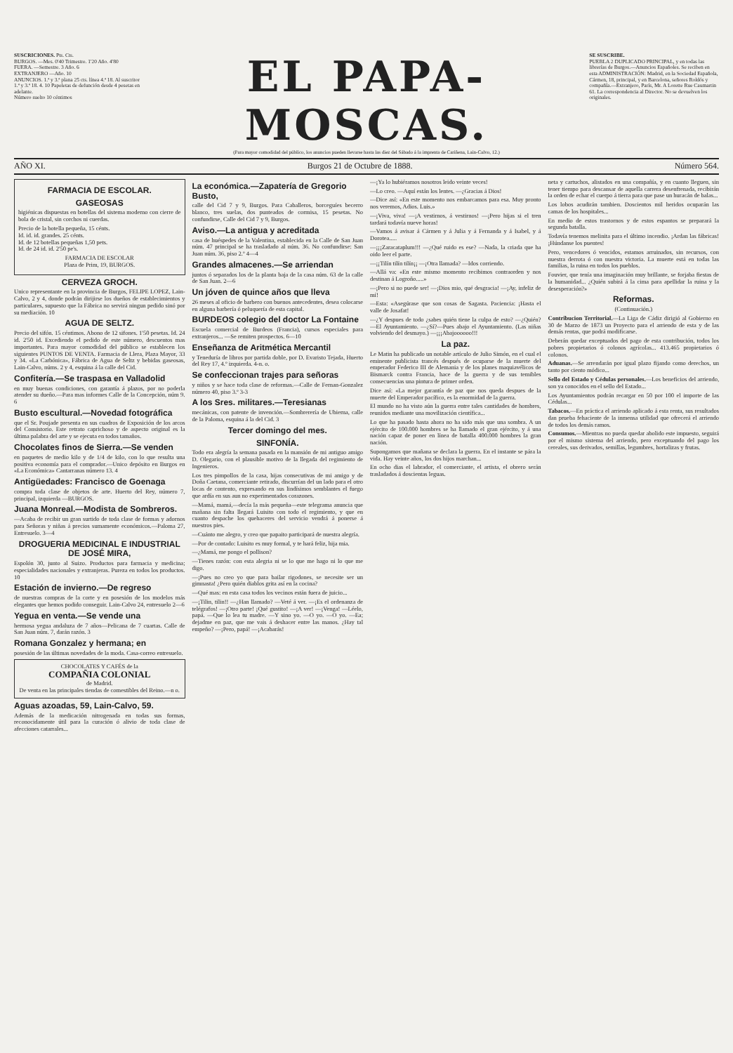SUSCRICIONES. Pts. Cts.
BURGOS. —Mes. 0'40 Trimestre. 1'20 Año. 4'80
FUERA. —Semestre. 3 Año. 6
EXTRANJERO —Año. 10
ANUNCIOS. 1.ª y 3.ª plana 25 cts. línea 4.ª 18. Al suscritor 1.ª y 3.ª 18. 4. 10 Papeletas de defunción desde 4 pesetas en adelante.
Número suelto 10 céntimos
EL PAPA-MOSCAS.
(Para mayor comodidad del público, los anuncios pueden llevarse hasta las diez del Sábado á la imprenta de Cariñena, Lain-Calvo, 12.)
SE SUSCRIBE.
PUEBLA 2 DUPLICADO PRINCIPAL, y en todas las librerías de Burgos.—Anuncios Españoles. Se reciben en esta ADMINISTRACIÓN: Madrid, en la Sociedad Española, Cármen, 18, principal, y en Barcelona, señores Roldós y compañía.—Extranjero, París, Mr. A Lorette Rue Caumartin 61. La correspondencia al Director. No se devuelven los originales.
AÑO XI. Burgos 21 de Octubre de 1888. Número 564.
FARMACIA DE ESCOLAR.
GASEOSAS
higiénicas dispuestas en botellas del sistema moderno con cierre de bola de cristal, sin corchos ni cuerdas.
Precio de la botella pequeña, 15 cénts.
Id. id. id. grandes. 25 cénts.
Id. de 12 botellas pequeñas 1,50 pets.
Id. de 24 id. id. 2'50 pe's.
FARMACIA DE ESCOLAR
Plaza de Prim, 19, BURGOS.
CERVEZA GROCH.
Unico representante en la provincia de Burgos, FELIPE LOPEZ, Lain-Calvo, 2 y 4, donde podrán dirijirse los dueños de establecimientos y particulares, supuesto que la Fábrica no servirá ningun pedido sinó por su mediación. 10
AGUA DE SELTZ.
Precio del sifón. 15 céntimos. Abono de 12 sifones. 1'50 pesetas. Id. 24 id. 2'50 id. Excediendo el pedido de este número, descuentos mas importantes. Para mayor comodidad del público se establecen los siguientes PUNTOS DE VENTA. Farmacia de Llera, Plaza Mayor, 33 y 34. «La Carbónica», Fábrica de Agua de Seltz y bebidas gaseosas, Lain-Calvo, núms. 2 y 4, esquina á la calle del Cid.
Confitería.—Se traspasa en Valladolid
en muy buenas condiciones, con garantía á plazos, por no poderla atender su dueño.—Para mas informes Calle de la Concepción, núm 9. 6
Busto escultural.—Novedad fotográfica
que el Sr. Poujade presenta en sus cuadros de Exposición de los arcos del Consistorio. Este retrato caprichoso y de aspecto original es la última palabra del arte y se ejecuta en todos tamaños.
Chocolates finos de Sierra.—Se venden
en paquetes de medio kilo y de 1/4 de kilo, con lo que resulta una positiva economía para el comprador.—Unico depósito en Burgos en «La Económica» Cantarranas número 13. 4
Antigüedades: Francisco de Goenaga
compra toda clase de objetos de arte. Huerto del Rey, número 7, principal, izquierda —BURGOS.
Juana Monreal.—Modista de Sombreros.
—Acaba de recibir un gran surtido de toda clase de formas y adornos para Señoras y niñas á precios sumamente económicos.—Paloma 27, Entresuelo. 3—4
DROGUERIA MEDICINAL E INDUSTRIAL DE JOSÉ MIRA,
Espolón 30, junto al Suizo. Productos para farmacia y medicina; especialidades nacionales y extranjeras. Pureza en todos los productos. 10
Estación de invierno.—De regreso
de nuestras compras de la corte y en posesión de los modelos más elegantes que hemos podido conseguir. Lain-Calvo 24, entresuelo 2—6
Yegua en venta.—Se vende una
hermosa yegua andaluza de 7 años—Pelicana de 7 cuartas. Calle de San Juan núm. 7, darán razón. 3
Romana Gonzalez y hermana; en
posesión de las últimas novedades de la moda. Casa-correo entresuelo.
CHOCOLATES Y CAFÉS de la
COMPAÑIA COLONIAL
de Madrid.
De venta en las principales tiendas de comestibles del Reino.—n o.
Aguas azoadas, 59, Lain-Calvo, 59.
Además de la medicación nitrogenada en todas sus formas, reconocidamente útil para la curación ó alivio de toda clase de afecciones catarrales...
La económica.—Zapatería de Gregorio Busto,
calle del Cid 7 y 9, Burgos. Para Caballeros, borceguíes becerro blanco, tres suelas, dos punteados de cormisa, 15 pesetas. No confundirse, Calle del Cid 7 y 9, Burgos.
Aviso.—La antigua y acreditada
casa de huéspedes de la Valentina, establecida en la Calle de San Juan núm. 47 principal se ha trasladado al núm. 36. No confundirse: San Juan núm. 36, piso 2.º 4—4
Grandes almacenes.—Se arriendan
juntos ó separados los de la planta baja de la casa núm. 63 de la calle de San Juan. 2—6
Un jóven de quince años que lleva
26 meses al oficio de barbero con buenos antecedentes, desea colocarse en alguna barbería ó peluquería de esta capital.
BURDEOS colegio del doctor La Fontaine
Escuela comercial de Burdeos (Francia), cursos especiales para extranjeros... —Se remiten prospectos. 6—10
Enseñanza de Aritmética Mercantil
y Teneduría de libros por partida doble, por D. Evaristo Tejada, Huerto del Rey 17, 4.º izquierda. 4-n. o.
Se confeccionan trajes para señoras
y niños y se hace toda clase de reformas.—Calle de Fernan-Gonzalez número 40, piso 3.º 3-3
A los Sres. militares.—Teresianas
mecánicas, con patente de invención.—Sombrerería de Ubierna, calle de la Paloma, esquina á la del Cid. 3
Tercer domingo del mes.
SINFONÍA.
Todo era alegría la semana pasada en la mansión de mi antiguo amigo D. Olegario, con el plausible motivo de la llegada del regimiento de Ingenieros.
Los tres pimpollos de la casa, hijas consecutivas de mi amigo y de Doña Caetana, comerciante retirado, discurrían del un lado para el otro locas de contento, expresando en sus lindísimos semblantes el fuego que ardía en sus aun no experimentados corazones.
—Mamá, mamá,—decía la más pequeña—este telegrama anuncia que mañana sin falta llegará Luisito con todo el regimiento, y que en cuanto despache los quehaceres del servicio vendrá á ponerse á nuestros pies.
—Cuánto me alegro, y creo que papaito participará de nuestra alegría.
—Por de contado: Luisito es muy formal, y te hará feliz, hija mia.
—¿Mamá, me pongo el pollison?
—Tienes razón: con esta alegria ni se lo que me hago ni lo que me digo.
—¡Pues no creo yo que para bailar rigodones, se necesite ser un gimnasta! ¿Pero quién diablos grita así en la cocina?
—Qué mas: en esta casa todos los vecinos están fuera de juicio...
—¡Tilin, tilin!! —¿Han llamado? —Veté á ver. —¡Es el ordenanza de telégrafos! —¡Otro parte! ¡Qué gustito! —¡A ver! —¡Venga! —Léelo, papá. —Que lo lea tu madre. —Y sino yo. —O yo. —O yo. —Ea; dejadme en paz, que me vais á deshacer entre las manos. ¿Hay tal empeño? —¡Pero, papá! —¡Acabarás!
—¡Ya lo hubiéramos nosotros leido veinte veces!
—Lo creo. —Aquí están los lentes. —¿Gracias á Dios!
—Dice así: «En este momento nos embarcamos para esa. Muy pronto nos veremos, Adios. Luis.»
—¡Viva, viva! —¡A vestirnos, á vestirnos! —¡Pero hijas si el tren tardará todavía nueve horas!
—Vamos á avisar á Cármen y á Julia y á Fernanda y á Isabel, y á Dorotea.....
—¡¡¡Zaracataplum!!! —¿Qué ruido es ese? —Nada, la criada que ha oido leer el parte.
—¡¡Tilín tilín tilín¡¡ —¡Otra llamada? —Idos corriendo.
—Allá va: «En este mismo momento recibimos contraorden y nos destinan á Logroño.....»
—¡Pero si no puede ser! —¡Dios mio, qué desgracia! —¡Ay, infeliz de mí!
—Esta: «Asegúrase que son cosas de Sagasta. Paciencia: ¡Hasta el valle de Josafat!
—¿Y despues de todo ¿sabes quién tiene la culpa de esto? —¿Quién? —El Ayuntamiento. —¿Sí?—Pues abajo el Ayuntamiento. (Las niñas volviendo del desmayo.) —¡¡¡Abajoooooo!!!
La paz.
Le Matin ha publicado un notable artículo de Julio Simón, en el cual el eminente publicista trancés después de ocuparse de la muerte del emperador Federico III de Alemania y de los planes maquiavélicos de Bismarck contra Francia, hace de la guerra y de sus temibles consecuencias una pintura de primer orden.
Dice así: «La mejor garantía de paz que nos queda despues de la muerte del Emperador pacífico, es la enormidad de la guerra.
El mundo no ha visto aún la guerra entre tales cantidades de hombres, reunidos mediante una movilización científica...
Lo que ha pasado hasta ahora no ha sido más que una sombra. A un ejército de 100.000 hombres se ha llamado el gran ejército, y á una nación capaz de poner en línea de batalla 400.000 hombres la gran nación.
Supongamos que mañana se declara la guerra. En el instante se pára la vida. Hay veinte años, los dos hijos marchan...
En ocho dias el labrador, el comerciante, el artista, el obrero serán trasladados á doscientas leguas.
neta y cartuchos, alistados en una compañía, y en cuanto lleguen, sin tener tiempo para descansar de aquella carrera desenfrenada, recibirán la orden de echar el cuerpo á tierra para que pase un huracán de balas...
Los lobos acudirán tambien. Doscientos mil heridos ocuparán las camas de los hospitales...
En medio de estos trastornos y de estos espantos se preparará la segunda batalla.
Todavía tenemos melinita para el último incendio. ¡Ardan las fábricas! ¡Húndanse los puentes!
Pero, vencedores ó vencidos, estamos arruinados, sin recursos, con nuestra derrota ó con nuestra victoria. La muerte está en todas las familias, la ruina en todos los pueblos.
Fouvier, que tenía una imaginación muy brillante, se forjaba fiestas de la humanidad... ¿Quién subirá á la cima para apellidar la ruina y la desesperación?»
Reformas.
(Continuación.)
Contribucion Territorial.—La Liga de Cádiz dirigió al Gobierno en 30 de Marzo de 1873 un Proyecto para el arriendo de esta y de las demás rentas, que podrá modificarse.
Deberán quedar exceptuados del pago de esta contribución, todos los pobres propietarios ó colonos agrícolas... 413.465 propietarios ó colonos.
Aduanas.—Se arrendarán por igual plazo fijando como derechos, un tanto por ciento módico...
Sello del Estado y Cédulas personales.—Los beneficios del arriendo, son ya conocidos en el sello del Estado...
Los Ayuntamientos podrán recargar en 50 por 100 el importe de las Cédulas...
Tabacos.—En práctica el arriendo aplicado á esta renta, sus resultados dan prueba fehaciente de la inmensa utilidad que ofrecerá el arriendo de todos los demás ramos.
Consumos.—Mientras no pueda quedar abolido este impuesto, seguirá por el mismo sistema del arriendo, pero exceptuando del pago los cereales, sus derivados, semillas, legumbres, hortalizas y frutas.